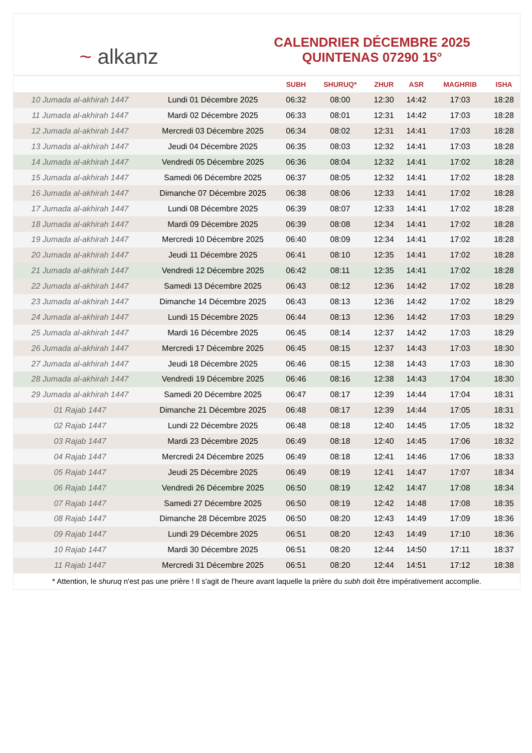~ alkanz
CALENDRIER DÉCEMBRE 2025
QUINTENAS 07290 15°
| | | SUBH | SHURUQ* | ZHUR | ASR | MAGHRIB | ISHA |
| --- | --- | --- | --- | --- | --- | --- | --- |
| 10 Jumada al-akhirah 1447 | Lundi 01 Décembre 2025 | 06:32 | 08:00 | 12:30 | 14:42 | 17:03 | 18:28 |
| 11 Jumada al-akhirah 1447 | Mardi 02 Décembre 2025 | 06:33 | 08:01 | 12:31 | 14:42 | 17:03 | 18:28 |
| 12 Jumada al-akhirah 1447 | Mercredi 03 Décembre 2025 | 06:34 | 08:02 | 12:31 | 14:41 | 17:03 | 18:28 |
| 13 Jumada al-akhirah 1447 | Jeudi 04 Décembre 2025 | 06:35 | 08:03 | 12:32 | 14:41 | 17:03 | 18:28 |
| 14 Jumada al-akhirah 1447 | Vendredi 05 Décembre 2025 | 06:36 | 08:04 | 12:32 | 14:41 | 17:02 | 18:28 |
| 15 Jumada al-akhirah 1447 | Samedi 06 Décembre 2025 | 06:37 | 08:05 | 12:32 | 14:41 | 17:02 | 18:28 |
| 16 Jumada al-akhirah 1447 | Dimanche 07 Décembre 2025 | 06:38 | 08:06 | 12:33 | 14:41 | 17:02 | 18:28 |
| 17 Jumada al-akhirah 1447 | Lundi 08 Décembre 2025 | 06:39 | 08:07 | 12:33 | 14:41 | 17:02 | 18:28 |
| 18 Jumada al-akhirah 1447 | Mardi 09 Décembre 2025 | 06:39 | 08:08 | 12:34 | 14:41 | 17:02 | 18:28 |
| 19 Jumada al-akhirah 1447 | Mercredi 10 Décembre 2025 | 06:40 | 08:09 | 12:34 | 14:41 | 17:02 | 18:28 |
| 20 Jumada al-akhirah 1447 | Jeudi 11 Décembre 2025 | 06:41 | 08:10 | 12:35 | 14:41 | 17:02 | 18:28 |
| 21 Jumada al-akhirah 1447 | Vendredi 12 Décembre 2025 | 06:42 | 08:11 | 12:35 | 14:41 | 17:02 | 18:28 |
| 22 Jumada al-akhirah 1447 | Samedi 13 Décembre 2025 | 06:43 | 08:12 | 12:36 | 14:42 | 17:02 | 18:28 |
| 23 Jumada al-akhirah 1447 | Dimanche 14 Décembre 2025 | 06:43 | 08:13 | 12:36 | 14:42 | 17:02 | 18:29 |
| 24 Jumada al-akhirah 1447 | Lundi 15 Décembre 2025 | 06:44 | 08:13 | 12:36 | 14:42 | 17:03 | 18:29 |
| 25 Jumada al-akhirah 1447 | Mardi 16 Décembre 2025 | 06:45 | 08:14 | 12:37 | 14:42 | 17:03 | 18:29 |
| 26 Jumada al-akhirah 1447 | Mercredi 17 Décembre 2025 | 06:45 | 08:15 | 12:37 | 14:43 | 17:03 | 18:30 |
| 27 Jumada al-akhirah 1447 | Jeudi 18 Décembre 2025 | 06:46 | 08:15 | 12:38 | 14:43 | 17:03 | 18:30 |
| 28 Jumada al-akhirah 1447 | Vendredi 19 Décembre 2025 | 06:46 | 08:16 | 12:38 | 14:43 | 17:04 | 18:30 |
| 29 Jumada al-akhirah 1447 | Samedi 20 Décembre 2025 | 06:47 | 08:17 | 12:39 | 14:44 | 17:04 | 18:31 |
| 01 Rajab 1447 | Dimanche 21 Décembre 2025 | 06:48 | 08:17 | 12:39 | 14:44 | 17:05 | 18:31 |
| 02 Rajab 1447 | Lundi 22 Décembre 2025 | 06:48 | 08:18 | 12:40 | 14:45 | 17:05 | 18:32 |
| 03 Rajab 1447 | Mardi 23 Décembre 2025 | 06:49 | 08:18 | 12:40 | 14:45 | 17:06 | 18:32 |
| 04 Rajab 1447 | Mercredi 24 Décembre 2025 | 06:49 | 08:18 | 12:41 | 14:46 | 17:06 | 18:33 |
| 05 Rajab 1447 | Jeudi 25 Décembre 2025 | 06:49 | 08:19 | 12:41 | 14:47 | 17:07 | 18:34 |
| 06 Rajab 1447 | Vendredi 26 Décembre 2025 | 06:50 | 08:19 | 12:42 | 14:47 | 17:08 | 18:34 |
| 07 Rajab 1447 | Samedi 27 Décembre 2025 | 06:50 | 08:19 | 12:42 | 14:48 | 17:08 | 18:35 |
| 08 Rajab 1447 | Dimanche 28 Décembre 2025 | 06:50 | 08:20 | 12:43 | 14:49 | 17:09 | 18:36 |
| 09 Rajab 1447 | Lundi 29 Décembre 2025 | 06:51 | 08:20 | 12:43 | 14:49 | 17:10 | 18:36 |
| 10 Rajab 1447 | Mardi 30 Décembre 2025 | 06:51 | 08:20 | 12:44 | 14:50 | 17:11 | 18:37 |
| 11 Rajab 1447 | Mercredi 31 Décembre 2025 | 06:51 | 08:20 | 12:44 | 14:51 | 17:12 | 18:38 |
* Attention, le shuruq n'est pas une prière ! Il s'agit de l'heure avant laquelle la prière du subh doit être impérativement accomplie.